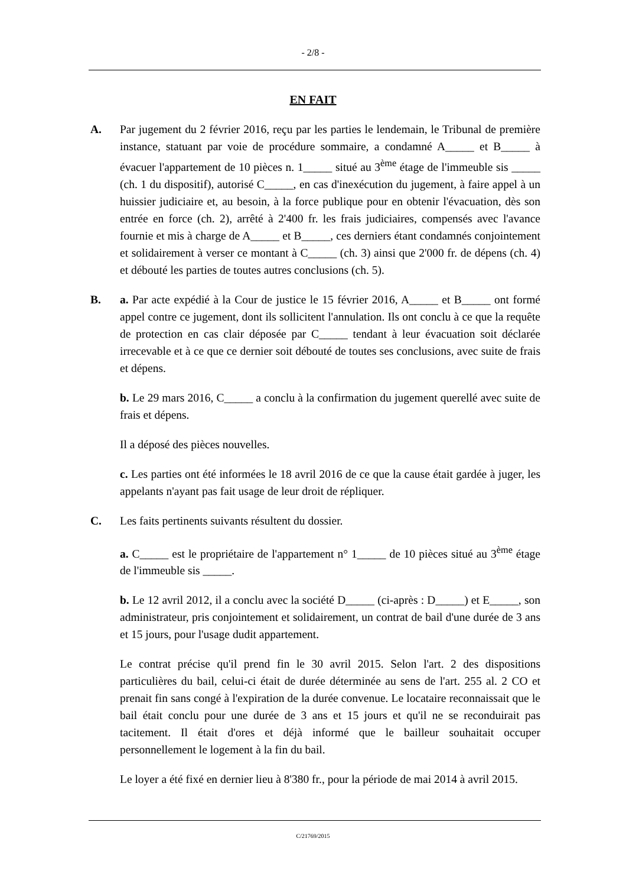- 2/8 -
EN FAIT
A. Par jugement du 2 février 2016, reçu par les parties le lendemain, le Tribunal de première instance, statuant par voie de procédure sommaire, a condamné A_____ et B_____ à évacuer l'appartement de 10 pièces n. 1_____ situé au 3<sup>ème</sup> étage de l'immeuble sis _____ (ch. 1 du dispositif), autorisé C_____, en cas d'inexécution du jugement, à faire appel à un huissier judiciaire et, au besoin, à la force publique pour en obtenir l'évacuation, dès son entrée en force (ch. 2), arrêté à 2'400 fr. les frais judiciaires, compensés avec l'avance fournie et mis à charge de A_____ et B_____, ces derniers étant condamnés conjointement et solidairement à verser ce montant à C_____ (ch. 3) ainsi que 2'000 fr. de dépens (ch. 4) et débouté les parties de toutes autres conclusions (ch. 5).
B. a. Par acte expédié à la Cour de justice le 15 février 2016, A_____ et B_____ ont formé appel contre ce jugement, dont ils sollicitent l'annulation. Ils ont conclu à ce que la requête de protection en cas clair déposée par C_____ tendant à leur évacuation soit déclarée irrecevable et à ce que ce dernier soit débouté de toutes ses conclusions, avec suite de frais et dépens.
b. Le 29 mars 2016, C_____ a conclu à la confirmation du jugement querellé avec suite de frais et dépens.
Il a déposé des pièces nouvelles.
c. Les parties ont été informées le 18 avril 2016 de ce que la cause était gardée à juger, les appelants n'ayant pas fait usage de leur droit de répliquer.
C. Les faits pertinents suivants résultent du dossier.
a. C_____ est le propriétaire de l'appartement n° 1_____ de 10 pièces situé au 3<sup>ème</sup> étage de l'immeuble sis _____.
b. Le 12 avril 2012, il a conclu avec la société D_____ (ci-après : D_____) et E_____, son administrateur, pris conjointement et solidairement, un contrat de bail d'une durée de 3 ans et 15 jours, pour l'usage dudit appartement.
Le contrat précise qu'il prend fin le 30 avril 2015. Selon l'art. 2 des dispositions particulières du bail, celui-ci était de durée déterminée au sens de l'art. 255 al. 2 CO et prenait fin sans congé à l'expiration de la durée convenue. Le locataire reconnaissait que le bail était conclu pour une durée de 3 ans et 15 jours et qu'il ne se reconduirait pas tacitement. Il était d'ores et déjà informé que le bailleur souhaitait occuper personnellement le logement à la fin du bail.
Le loyer a été fixé en dernier lieu à 8'380 fr., pour la période de mai 2014 à avril 2015.
C/21769/2015